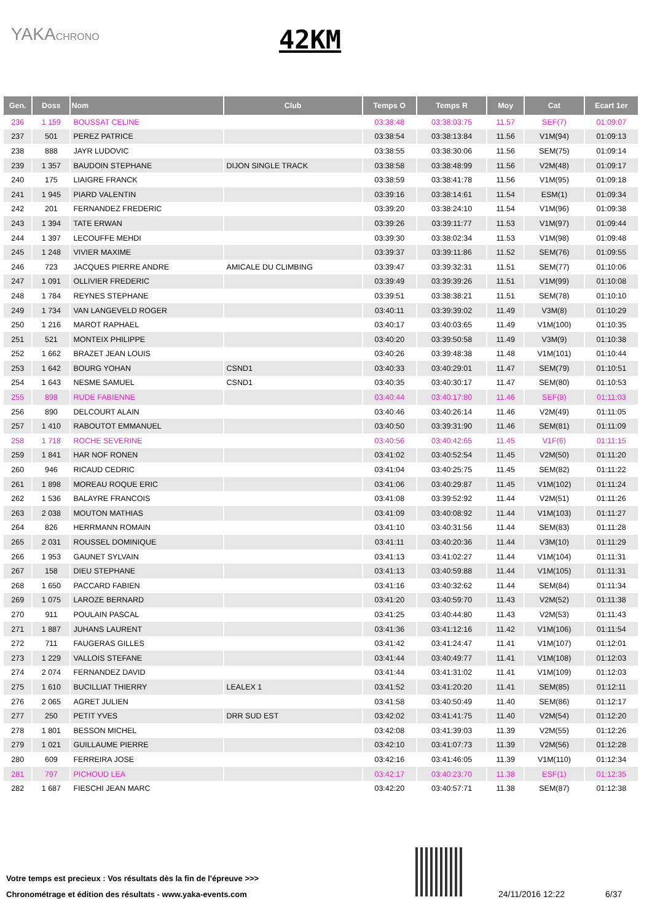YAKACHRONO 42KM
| Gen. | Doss | Nom | Club | Temps O | Temps R | Moy | Cat | Ecart 1er |
| --- | --- | --- | --- | --- | --- | --- | --- | --- |
| 236 | 1 159 | BOUSSAT CELINE | | 03:38:48 | 03:38:03:75 | 11.57 | SEF(7) | 01:09:07 |
| 237 | 501 | PEREZ PATRICE | | 03:38:54 | 03:38:13:84 | 11.56 | V1M(94) | 01:09:13 |
| 238 | 888 | JAYR LUDOVIC | | 03:38:55 | 03:38:30:06 | 11.56 | SEM(75) | 01:09:14 |
| 239 | 1 357 | BAUDOIN STEPHANE | DIJON SINGLE TRACK | 03:38:58 | 03:38:48:99 | 11.56 | V2M(48) | 01:09:17 |
| 240 | 175 | LIAIGRE FRANCK | | 03:38:59 | 03:38:41:78 | 11.56 | V1M(95) | 01:09:18 |
| 241 | 1 945 | PIARD VALENTIN | | 03:39:16 | 03:38:14:61 | 11.54 | ESM(1) | 01:09:34 |
| 242 | 201 | FERNANDEZ FREDERIC | | 03:39:20 | 03:38:24:10 | 11.54 | V1M(96) | 01:09:38 |
| 243 | 1 394 | TATE ERWAN | | 03:39:26 | 03:39:11:77 | 11.53 | V1M(97) | 01:09:44 |
| 244 | 1 397 | LECOUFFE MEHDI | | 03:39:30 | 03:38:02:34 | 11.53 | V1M(98) | 01:09:48 |
| 245 | 1 248 | VIVIER MAXIME | | 03:39:37 | 03:39:11:86 | 11.52 | SEM(76) | 01:09:55 |
| 246 | 723 | JACQUES PIERRE ANDRE | AMICALE DU CLIMBING | 03:39:47 | 03:39:32:31 | 11.51 | SEM(77) | 01:10:06 |
| 247 | 1 091 | OLLIVIER FREDERIC | | 03:39:49 | 03:39:39:26 | 11.51 | V1M(99) | 01:10:08 |
| 248 | 1 784 | REYNES STEPHANE | | 03:39:51 | 03:38:38:21 | 11.51 | SEM(78) | 01:10:10 |
| 249 | 1 734 | VAN LANGEVELD ROGER | | 03:40:11 | 03:39:39:02 | 11.49 | V3M(8) | 01:10:29 |
| 250 | 1 216 | MAROT RAPHAEL | | 03:40:17 | 03:40:03:65 | 11.49 | V1M(100) | 01:10:35 |
| 251 | 521 | MONTEIX PHILIPPE | | 03:40:20 | 03:39:50:58 | 11.49 | V3M(9) | 01:10:38 |
| 252 | 1 662 | BRAZET JEAN LOUIS | | 03:40:26 | 03:39:48:38 | 11.48 | V1M(101) | 01:10:44 |
| 253 | 1 642 | BOURG YOHAN | CSND1 | 03:40:33 | 03:40:29:01 | 11.47 | SEM(79) | 01:10:51 |
| 254 | 1 643 | NESME SAMUEL | CSND1 | 03:40:35 | 03:40:30:17 | 11.47 | SEM(80) | 01:10:53 |
| 255 | 898 | RUDE FABIENNE | | 03:40:44 | 03:40:17:80 | 11.46 | SEF(8) | 01:11:03 |
| 256 | 890 | DELCOURT ALAIN | | 03:40:46 | 03:40:26:14 | 11.46 | V2M(49) | 01:11:05 |
| 257 | 1 410 | RABOUTOT EMMANUEL | | 03:40:50 | 03:39:31:90 | 11.46 | SEM(81) | 01:11:09 |
| 258 | 1 718 | ROCHE SEVERINE | | 03:40:56 | 03:40:42:65 | 11.45 | V1F(6) | 01:11:15 |
| 259 | 1 841 | HAR NOF RONEN | | 03:41:02 | 03:40:52:54 | 11.45 | V2M(50) | 01:11:20 |
| 260 | 946 | RICAUD CEDRIC | | 03:41:04 | 03:40:25:75 | 11.45 | SEM(82) | 01:11:22 |
| 261 | 1 898 | MOREAU ROQUE ERIC | | 03:41:06 | 03:40:29:87 | 11.45 | V1M(102) | 01:11:24 |
| 262 | 1 536 | BALAYRE FRANCOIS | | 03:41:08 | 03:39:52:92 | 11.44 | V2M(51) | 01:11:26 |
| 263 | 2 038 | MOUTON MATHIAS | | 03:41:09 | 03:40:08:92 | 11.44 | V1M(103) | 01:11:27 |
| 264 | 826 | HERRMANN ROMAIN | | 03:41:10 | 03:40:31:56 | 11.44 | SEM(83) | 01:11:28 |
| 265 | 2 031 | ROUSSEL DOMINIQUE | | 03:41:11 | 03:40:20:36 | 11.44 | V3M(10) | 01:11:29 |
| 266 | 1 953 | GAUNET SYLVAIN | | 03:41:13 | 03:41:02:27 | 11.44 | V1M(104) | 01:11:31 |
| 267 | 158 | DIEU STEPHANE | | 03:41:13 | 03:40:59:88 | 11.44 | V1M(105) | 01:11:31 |
| 268 | 1 650 | PACCARD FABIEN | | 03:41:16 | 03:40:32:62 | 11.44 | SEM(84) | 01:11:34 |
| 269 | 1 075 | LAROZE BERNARD | | 03:41:20 | 03:40:59:70 | 11.43 | V2M(52) | 01:11:38 |
| 270 | 911 | POULAIN PASCAL | | 03:41:25 | 03:40:44:80 | 11.43 | V2M(53) | 01:11:43 |
| 271 | 1 887 | JUHANS LAURENT | | 03:41:36 | 03:41:12:16 | 11.42 | V1M(106) | 01:11:54 |
| 272 | 711 | FAUGERAS GILLES | | 03:41:42 | 03:41:24:47 | 11.41 | V1M(107) | 01:12:01 |
| 273 | 1 229 | VALLOIS STEFANE | | 03:41:44 | 03:40:49:77 | 11.41 | V1M(108) | 01:12:03 |
| 274 | 2 074 | FERNANDEZ DAVID | | 03:41:44 | 03:41:31:02 | 11.41 | V1M(109) | 01:12:03 |
| 275 | 1 610 | BUCILLIAT THIERRY | LEALEX 1 | 03:41:52 | 03:41:20:20 | 11.41 | SEM(85) | 01:12:11 |
| 276 | 2 065 | AGRET JULIEN | | 03:41:58 | 03:40:50:49 | 11.40 | SEM(86) | 01:12:17 |
| 277 | 250 | PETIT YVES | DRR SUD EST | 03:42:02 | 03:41:41:75 | 11.40 | V2M(54) | 01:12:20 |
| 278 | 1 801 | BESSON MICHEL | | 03:42:08 | 03:41:39:03 | 11.39 | V2M(55) | 01:12:26 |
| 279 | 1 021 | GUILLAUME PIERRE | | 03:42:10 | 03:41:07:73 | 11.39 | V2M(56) | 01:12:28 |
| 280 | 609 | FERREIRA JOSE | | 03:42:16 | 03:41:46:05 | 11.39 | V1M(110) | 01:12:34 |
| 281 | 797 | PICHOUD LEA | | 03:42:17 | 03:40:23:70 | 11.38 | ESF(1) | 01:12:35 |
| 282 | 1 687 | FIESCHI JEAN MARC | | 03:42:20 | 03:40:57:71 | 11.38 | SEM(87) | 01:12:38 |
Votre temps est precieux : Vos résultats dès la fin de l'épreuve >>>
Chronométrage et édition des résultats - www.yaka-events.com
24/11/2016 12:22 6/37